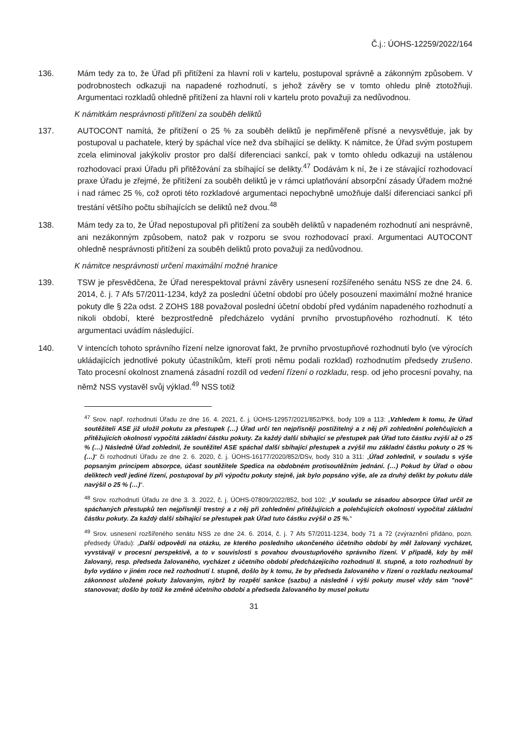Č.j.: ÚOHS-12259/2022/164
136. Mám tedy za to, že Úřad při přitížení za hlavní roli v kartelu, postupoval správně a zákonným způsobem. V podrobnostech odkazuji na napadené rozhodnutí, s jehož závěry se v tomto ohledu plně ztotožňuji. Argumentaci rozkladů ohledně přitížení za hlavní roli v kartelu proto považuji za nedůvodnou.
K námitkám nesprávnosti přitížení za souběh deliktů
137. AUTOCONT namítá, že přitížení o 25 % za souběh deliktů je nepřiměřeně přísné a nevysvětluje, jak by postupoval u pachatele, který by spáchal více než dva sbíhající se delikty. K námitce, že Úřad svým postupem zcela eliminoval jakýkoliv prostor pro další diferenciaci sankcí, pak v tomto ohledu odkazuji na ustálenou rozhodovací praxi Úřadu při přitěžování za sbíhající se delikty.<sup>47</sup> Dodávám k ní, že i ze stávající rozhodovací praxe Úřadu je zřejmé, že přitížení za souběh deliktů je v rámci uplatňování absorpční zásady Úřadem možné i nad rámec 25 %, což oproti této rozkladové argumentaci nepochybně umožňuje další diferenciaci sankcí při trestání většího počtu sbíhajících se deliktů než dvou.<sup>48</sup>
138. Mám tedy za to, že Úřad nepostupoval při přitížení za souběh deliktů v napadeném rozhodnutí ani nesprávně, ani nezákonným způsobem, natož pak v rozporu se svou rozhodovací praxí. Argumentaci AUTOCONT ohledně nesprávnosti přitížení za souběh deliktů proto považuji za nedůvodnou.
K námitce nesprávnosti určení maximální možné hranice
139. TSW je přesvědčena, že Úřad nerespektoval právní závěry usnesení rozšířeného senátu NSS ze dne 24. 6. 2014, č. j. 7 Afs 57/2011-1234, když za poslední účetní období pro účely posouzení maximální možné hranice pokuty dle § 22a odst. 2 ZOHS 188 považoval poslední účetní období před vydáním napadeného rozhodnutí a nikoli období, které bezprostředně předcházelo vydání prvního prvostupňového rozhodnutí. K této argumentaci uvádím následující.
140. V intencích tohoto správního řízení nelze ignorovat fakt, že prvního prvostupňové rozhodnutí bylo (ve výrocích ukládajících jednotlivé pokuty účastníkům, kteří proti němu podali rozklad) rozhodnutím předsedy zrušeno. Tato procesní okolnost znamená zásadní rozdíl od vedení řízení o rozkladu, resp. od jeho procesní povahy, na němž NSS vystavěl svůj výklad.<sup>49</sup> NSS totiž
<sup>47</sup> Srov. např. rozhodnutí Úřadu ze dne 16. 4. 2021, č. j. ÚOHS-12957/2021/852/PKš, body 109 a 113: „Vzhledem k tomu, že Úřad soutěžiteli ASE již uložil pokutu za přestupek (…) Úřad určí ten nejpřísněji postižitelný a z něj při zohlednění polehčujících a přitěžujících okolností vypočítá základní částku pokuty. Za každý další sbíhající se přestupek pak Úřad tuto částku zvýší až o 25 % (…) Následně Úřad zohlednil, že soutěžitel ASE spáchal další sbíhající přestupek a zvýšil mu základní částku pokuty o 25 % (…)“ či rozhodnutí Úřadu ze dne 2. 6. 2020, č. j. ÚOHS-16177/2020/852/DSv, body 310 a 311: „Úřad zohlednil, v souladu s výše popsaným principem absorpce, účast soutěžitele Spedica na obdobném protisoutěžním jednání. (…) Pokud by Úřad o obou deliktech vedl jediné řízení, postupoval by při výpočtu pokuty stejně, jak bylo popsáno výše, ale za druhý delikt by pokutu dále navýšil o 25 % (…)“.
<sup>48</sup> Srov. rozhodnutí Úřadu ze dne 3. 3. 2022, č. j. ÚOHS-07809/2022/852, bod 102: „V souladu se zásadou absorpce Úřad určil ze spáchaných přestupků ten nejpřísněji trestný a z něj při zohlednění přitěžujících a polehčujících okolností vypočítal základní částku pokuty. Za každý další sbíhající se přestupek pak Úřad tuto částku zvýšil o 25 %.“
<sup>49</sup> Srov. usnesení rozšířeného senátu NSS ze dne 24. 6. 2014, č. j. 7 Afs 57/2011-1234, body 71 a 72 (zvýraznění přidáno, pozn. předsedy Úřadu): „Další odpovědi na otázku, ze kterého posledního ukončeného účetního období by měl žalovaný vycházet, vyvstávají v procesní perspektivě, a to v souvislosti s povahou dvoustupňového správního řízení. V případě, kdy by měl žalovaný, resp. předseda žalovaného, vycházet z účetního období předcházejícího rozhodnutí II. stupně, a toto rozhodnutí by bylo vydáno v jiném roce než rozhodnutí I. stupně, došlo by k tomu, že by předseda žalovaného v řízení o rozkladu nezkoumal zákonnost uložené pokuty žalovaným, nýbrž by rozpětí sankce (sazbu) a následně i výši pokuty musel vždy sám "nově" stanovovat; došlo by totiž ke změně účetního období a předseda žalovaného by musel pokutu
31